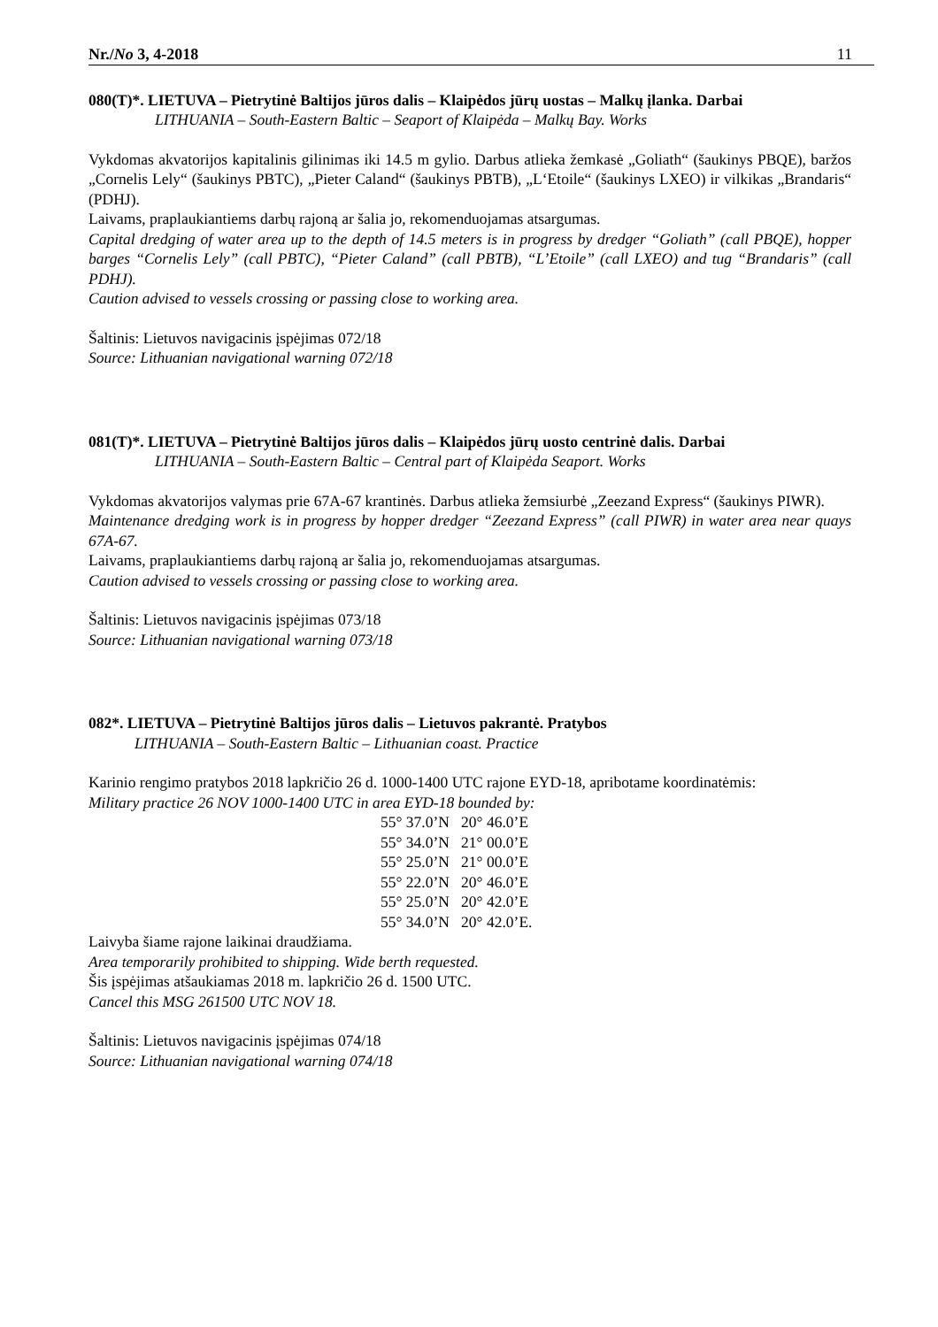Nr./No 3, 4-2018 11
080(T)*. LIETUVA – Pietrytinė Baltijos jūros dalis – Klaipėdos jūrų uostas – Malkų įlanka. Darbai
LITHUANIA – South-Eastern Baltic – Seaport of Klaipėda – Malkų Bay. Works
Vykdomas akvatorijos kapitalinis gilinimas iki 14.5 m gylio. Darbus atlieka žemkasė „Goliath“ (šaukinys PBQE), baržos „Cornelis Lely“ (šaukinys PBTC), „Pieter Caland“ (šaukinys PBTB), „L‘Etoile“ (šaukinys LXEO) ir vilkikas „Brandaris“ (PDHJ).
Laivams, praplaukiantiems darbų rajoną ar šalia jo, rekomenduojamas atsargumas.
Capital dredging of water area up to the depth of 14.5 meters is in progress by dredger “Goliath” (call PBQE), hopper barges “Cornelis Lely” (call PBTC), “Pieter Caland” (call PBTB), “L’Etoile” (call LXEO) and tug “Brandaris” (call PDHJ).
Caution advised to vessels crossing or passing close to working area.
Šaltinis: Lietuvos navigacinis įspėjimas 072/18
Source: Lithuanian navigational warning 072/18
081(T)*. LIETUVA – Pietrytinė Baltijos jūros dalis – Klaipėdos jūrų uosto centrinė dalis. Darbai
LITHUANIA – South-Eastern Baltic – Central part of Klaipėda Seaport. Works
Vykdomas akvatorijos valymas prie 67A-67 krantinės. Darbus atlieka žemsiurbė „Zeezand Express“ (šaukinys PIWR).
Maintenance dredging work is in progress by hopper dredger “Zeezand Express” (call PIWR) in water area near quays 67A-67.
Laivams, praplaukiantiems darbų rajoną ar šalia jo, rekomenduojamas atsargumas.
Caution advised to vessels crossing or passing close to working area.
Šaltinis: Lietuvos navigacinis įspėjimas 073/18
Source: Lithuanian navigational warning 073/18
082*. LIETUVA – Pietrytinė Baltijos jūros dalis – Lietuvos pakrantė. Pratybos
LITHUANIA – South-Eastern Baltic – Lithuanian coast. Practice
Karinio rengimo pratybos 2018 lapkričio 26 d. 1000-1400 UTC rajone EYD-18, apribotame koordinatėmis:
Military practice 26 NOV 1000-1400 UTC in area EYD-18 bounded by:
55° 37.0’N 20° 46.0’E
55° 34.0’N 21° 00.0’E
55° 25.0’N 21° 00.0’E
55° 22.0’N 20° 46.0’E
55° 25.0’N 20° 42.0’E
55° 34.0’N 20° 42.0’E.
Laivyba šiame rajone laikinai draudžiama.
Area temporarily prohibited to shipping. Wide berth requested.
Šis įspėjimas atšaukiamas 2018 m. lapkričio 26 d. 1500 UTC.
Cancel this MSG 261500 UTC NOV 18.
Šaltinis: Lietuvos navigacinis įspėjimas 074/18
Source: Lithuanian navigational warning 074/18